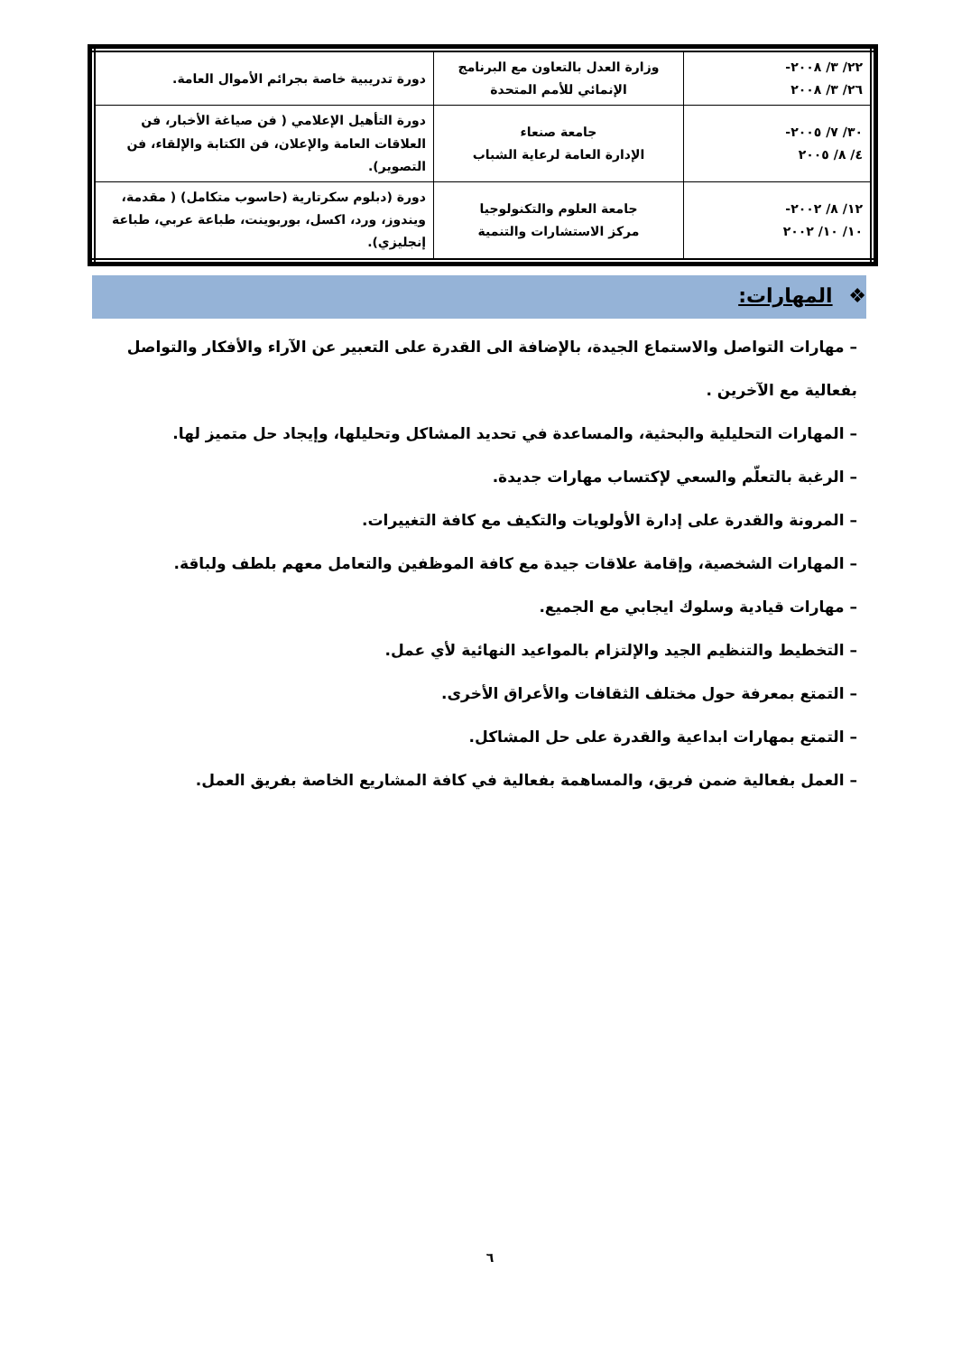| ٢٢/ ٣/ ٢٠٠٨- ٢٦/ ٣/ ٢٠٠٨ | وزارة العدل بالتعاون مع البرنامج الإنمائي للأمم المتحدة | دورة تدريبية خاصة بجرائم الأموال العامة. |
| ٣٠/ ٧/ ٢٠٠٥- ٤/ ٨/ ٢٠٠٥ | جامعة صنعاء الإدارة العامة لرعاية الشباب | دورة التأهيل الإعلامي ( فن صياغة الأخبار، فن العلاقات العامة والإعلان، فن الكتابة والإلقاء، فن التصوير). |
| ١٢/ ٨/ ٢٠٠٢- ١٠/ ١٠/ ٢٠٠٢ | جامعة العلوم والتكنولوجيا مركز الاستشارات والتنمية | دورة (دبلوم سكرتارية (حاسوب متكامل) ( مقدمة، ويندوز، ورد، اكسل، بوربوينت، طباعة عربي، طباعة إنجليزي). |
❖ المهارات:
– مهارات التواصل والاستماع الجيدة، بالإضافة الى القدرة على التعبير عن الآراء والأفكار والتواصل بفعالية مع الآخرين .
– المهارات التحليلية والبحثية، والمساعدة في تحديد المشاكل وتحليلها، وإيجاد حل متميز لها.
– الرغبة بالتعلّم والسعي لإكتساب مهارات جديدة.
– المرونة والقدرة على إدارة الأولويات والتكيف مع كافة التغييرات.
– المهارات الشخصية، وإقامة علاقات جيدة مع كافة الموظفين والتعامل معهم بلطف ولباقة.
– مهارات قيادية وسلوك ايجابي مع الجميع.
– التخطيط والتنظيم الجيد والإلتزام بالمواعيد النهائية لأي عمل.
– التمتع بمعرفة حول مختلف الثقافات والأعراق الأخرى.
– التمتع بمهارات ابداعية والقدرة على حل المشاكل.
– العمل بفعالية ضمن فريق، والمساهمة بفعالية في كافة المشاريع الخاصة بفريق العمل.
٦